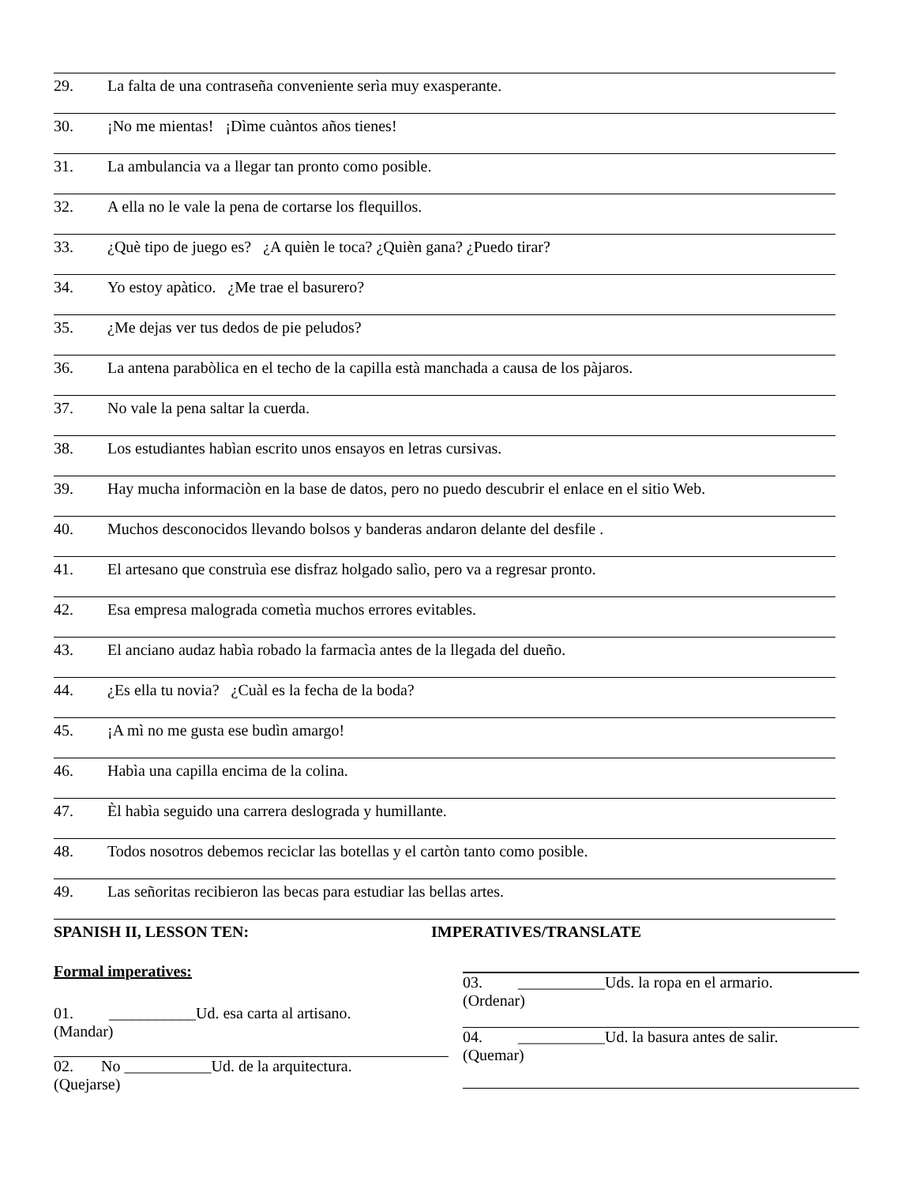29. La falta de una contraseña conveniente serìa muy exasperante.
30. ¡No me mientas! ¡Dìme cuàntos años tienes!
31. La ambulancia va a llegar tan pronto como posible.
32. A ella no le vale la pena de cortarse los flequillos.
33. ¿Què tipo de juego es? ¿A quièn le toca? ¿Quièn gana? ¿Puedo tirar?
34. Yo estoy apàtico. ¿Me trae el basurero?
35. ¿Me dejas ver tus dedos de pie peludos?
36. La antena parabòlica en el techo de la capilla està manchada a causa de los pàjaros.
37. No vale la pena saltar la cuerda.
38. Los estudiantes habìan escrito unos ensayos en letras cursivas.
39. Hay mucha informaciòn en la base de datos, pero no puedo descubrir el enlace en el sitio Web.
40. Muchos desconocidos llevando bolsos y banderas andaron delante del desfile .
41. El artesano que construìa ese disfraz holgado salìo, pero va a regresar pronto.
42. Esa empresa malograda cometìa muchos errores evitables.
43. El anciano audaz habìa robado la farmacìa antes de la llegada del dueño.
44. ¿Es ella tu novia? ¿Cuàl es la fecha de la boda?
45. ¡A mì no me gusta ese budìn amargo!
46. Habìa una capilla encima de la colina.
47. Èl habìa seguido una carrera deslograda y humillante.
48. Todos nosotros debemos reciclar las botellas y el cartòn tanto como posible.
49. Las señoritas recibieron las becas para estudiar las bellas artes.
SPANISH II, LESSON TEN: IMPERATIVES/TRANSLATE
Formal imperatives:
01. ___________Ud. esa carta al artisano.
(Mandar)
02. No ___________Ud. de la arquitectura.
(Quejarse)
03. ___________Uds. la ropa en el armario.
(Ordenar)
04. ___________Ud. la basura antes de salir.
(Quemar)